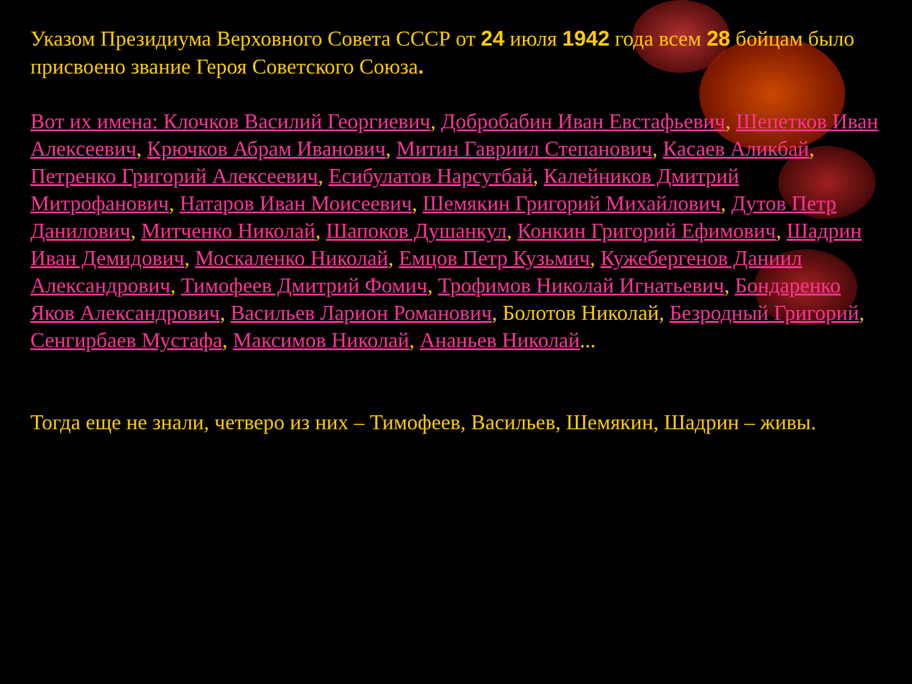Указом Президиума Верховного Совета СССР от 24 июля 1942 года всем 28 бойцам было присвоено звание Героя Советского Союза.
Вот их имена: Клочков Василий Георгиевич, Добробабин Иван Евстафьевич, Шепетков Иван Алексеевич, Крючков Абрам Иванович, Митин Гавриил Степанович, Касаев Аликбай, Петренко Григорий Алексеевич, Есибулатов Нарсутбай, Калейников Дмитрий Митрофанович, Натаров Иван Моисеевич, Шемякин Григорий Михайлович, Дутов Петр Данилович, Митченко Николай, Шапоков Душанкул, Конкин Григорий Ефимович, Шадрин Иван Демидович, Москаленко Николай, Емцов Петр Кузьмич, Кужебергенов Даниил Александрович, Тимофеев Дмитрий Фомич, Трофимов Николай Игнатьевич, Бондаренко Яков Александрович, Васильев Ларион Романович, Болотов Николай, Безродный Григорий, Сенгирбаев Мустафа, Максимов Николай, Ананьев Николай...
Тогда еще не знали, четверо из них – Тимофеев, Васильев, Шемякин, Шадрин – живы.